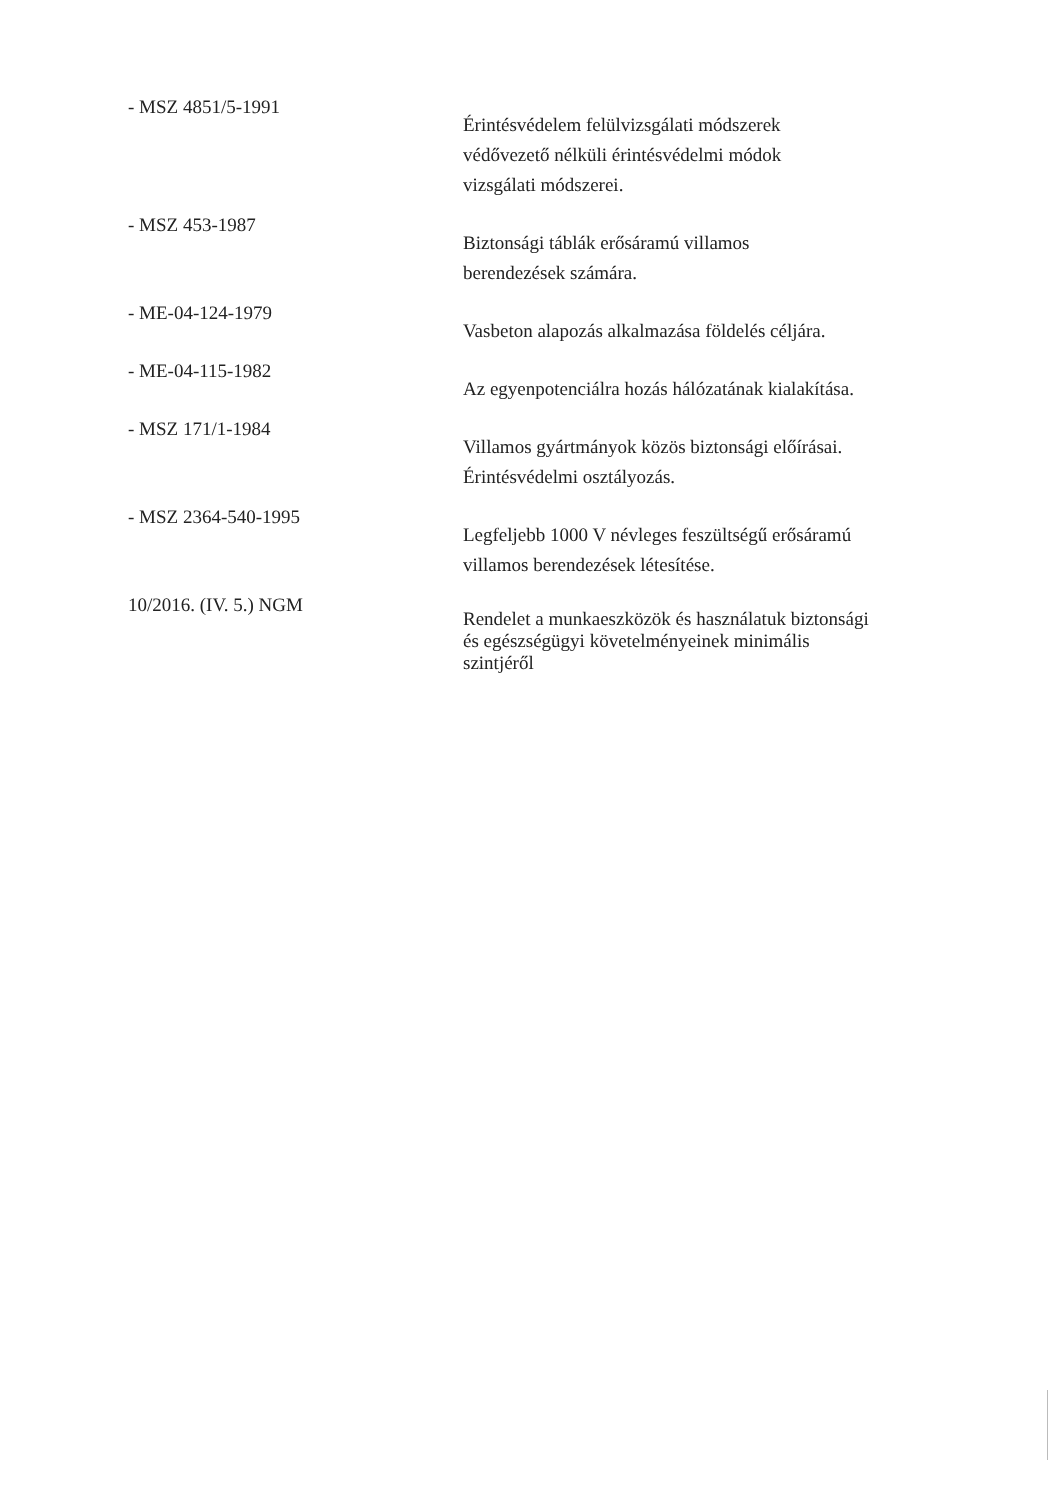- MSZ 4851/5-1991
Érintésvédelem felülvizsgálati módszerek
védővezető nélküli érintésvédelmi módok
vizsgálati módszerei.
- MSZ 453-1987
Biztonsági táblák erősáramú villamos
berendezések számára.
- ME-04-124-1979
Vasbeton alapozás alkalmazása földelés céljára.
- ME-04-115-1982
Az egyenpotenciálra hozás hálózatának kialakítása.
- MSZ 171/1-1984
Villamos gyártmányok közös biztonsági előírásai.
Érintésvédelmi osztályozás.
- MSZ 2364-540-1995
Legfeljebb 1000 V névleges feszültségű erősáramú
villamos berendezések létesítése.
10/2016. (IV. 5.) NGM
Rendelet a munkaeszközök és használatuk biztonsági
és egészségügyi követelményeinek minimális
szintjéről